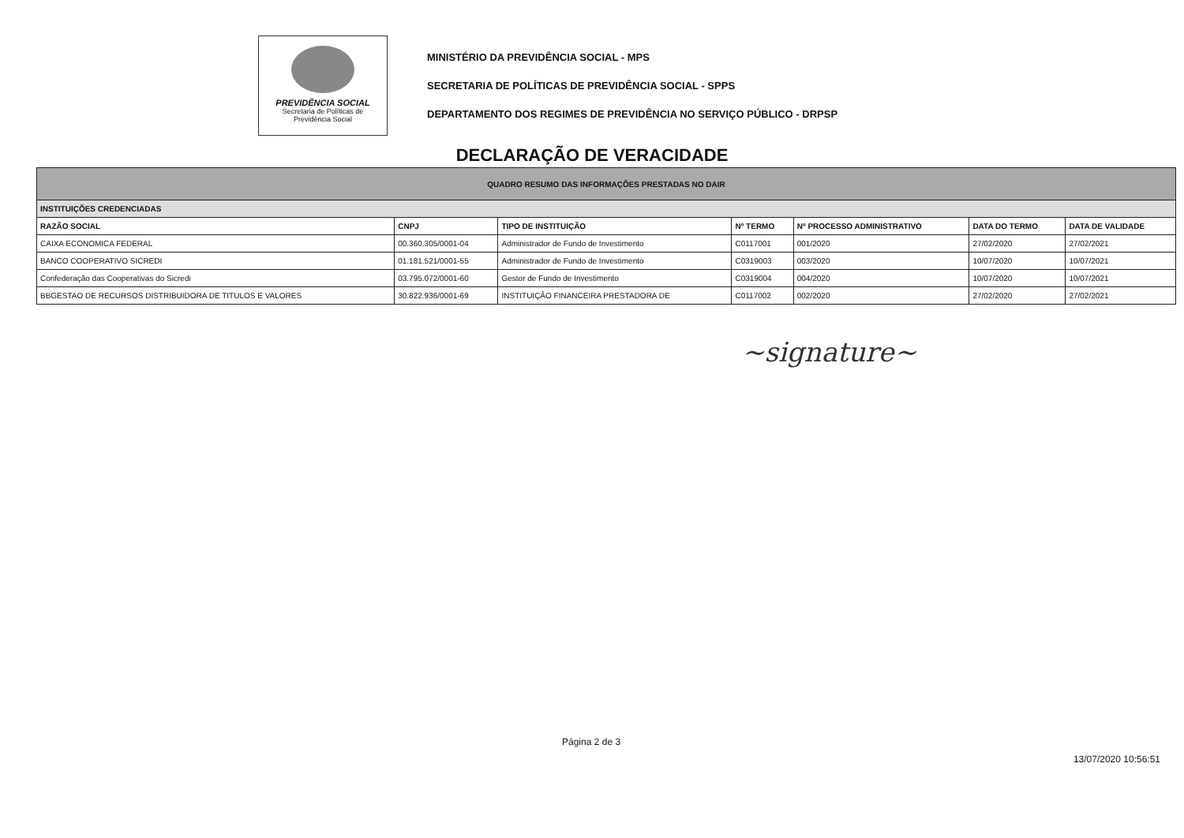PREVIDÊNCIA SOCIAL
Secretaria de Políticas de
Previdência Social
MINISTÉRIO DA PREVIDÊNCIA SOCIAL - MPS
SECRETARIA DE POLÍTICAS DE PREVIDÊNCIA SOCIAL - SPPS
DEPARTAMENTO DOS REGIMES DE PREVIDÊNCIA NO SERVIÇO PÚBLICO - DRPSP
DECLARAÇÃO DE VERACIDADE
| QUADRO RESUMO DAS INFORMAÇÕES PRESTADAS NO DAIR | | | | | | |
| INSTITUIÇÕES CREDENCIADAS | | | | | | |
| RAZÃO SOCIAL | CNPJ | TIPO DE INSTITUIÇÃO | Nº TERMO | Nº PROCESSO ADMINISTRATIVO | DATA DO TERMO | DATA DE VALIDADE |
| CAIXA ECONOMICA FEDERAL | 00.360.305/0001-04 | Administrador de Fundo de Investimento | C0117001 | 001/2020 | 27/02/2020 | 27/02/2021 |
| BANCO COOPERATIVO SICREDI | 01.181.521/0001-55 | Administrador de Fundo de Investimento | C0319003 | 003/2020 | 10/07/2020 | 10/07/2021 |
| Confederação das Cooperativas do Sicredi | 03.795.072/0001-60 | Gestor de Fundo de Investimento | C0319004 | 004/2020 | 10/07/2020 | 10/07/2021 |
| BBGESTAO DE RECURSOS DISTRIBUIDORA DE TITULOS E VALORES | 30.822.936/0001-69 | INSTITUIÇÃO FINANCEIRA PRESTADORA DE | C0117002 | 002/2020 | 27/02/2020 | 27/02/2021 |
~signature~
Página 2 de 3
13/07/2020 10:56:51